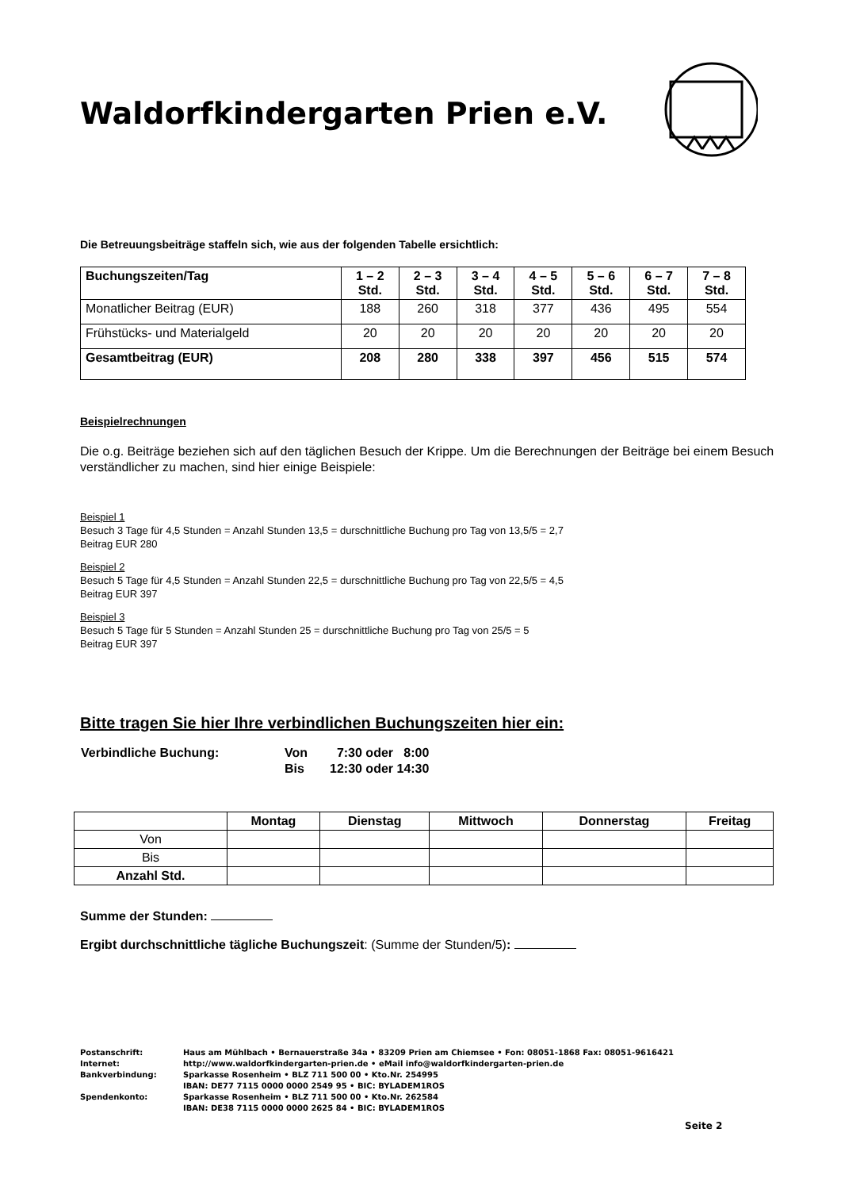Waldorfkindergarten Prien e.V.
Die Betreuungsbeiträge staffeln sich, wie aus der folgenden Tabelle ersichtlich:
| Buchungszeiten/Tag | 1 – 2 Std. | 2 – 3 Std. | 3 – 4 Std. | 4 – 5 Std. | 5 – 6 Std. | 6 – 7 Std. | 7 – 8 Std. |
| Monatlicher Beitrag (EUR) | 188 | 260 | 318 | 377 | 436 | 495 | 554 |
| Frühstücks- und Materialgeld | 20 | 20 | 20 | 20 | 20 | 20 | 20 |
| Gesamtbeitrag (EUR) | 208 | 280 | 338 | 397 | 456 | 515 | 574 |
Beispielrechnungen
Die o.g. Beiträge beziehen sich auf den täglichen Besuch der Krippe. Um die Berechnungen der Beiträge bei einem Besuch verständlicher zu machen, sind hier einige Beispiele:
Beispiel 1
Besuch 3 Tage für 4,5 Stunden = Anzahl Stunden 13,5 = durschnittliche Buchung pro Tag von 13,5/5 = 2,7
Beitrag EUR 280
Beispiel 2
Besuch 5 Tage für 4,5 Stunden = Anzahl Stunden 22,5 = durschnittliche Buchung pro Tag von 22,5/5 = 4,5
Beitrag EUR 397
Beispiel 3
Besuch 5 Tage für 5 Stunden = Anzahl Stunden 25 = durschnittliche Buchung pro Tag von 25/5 = 5
Beitrag EUR 397
Bitte tragen Sie hier Ihre verbindlichen Buchungszeiten hier ein:
| Verbindliche Buchung: | Von | 7:30 oder 8:00 |
| | Bis | 12:30 oder 14:30 |
| | Montag | Dienstag | Mittwoch | Donnerstag | Freitag |
| Von | | | | | |
| Bis | | | | | |
| Anzahl Std. | | | | | |
Summe der Stunden:
Ergibt durchschnittliche tägliche Buchungszeit: (Summe der Stunden/5):
| Postanschrift: | Haus am Mühlbach • Bernauerstraße 34a • 83209 Prien am Chiemsee • Fon: 08051-1868 Fax: 08051-9616421 |
| Internet: | http://www.waldorfkindergarten-prien.de • eMail info@waldorfkindergarten-prien.de |
| Bankverbindung: | Sparkasse Rosenheim • BLZ 711 500 00 • Kto.Nr. 254995 IBAN: DE77 7115 0000 0000 2549 95 • BIC: BYLADEM1ROS |
| Spendenkonto: | Sparkasse Rosenheim • BLZ 711 500 00 • Kto.Nr. 262584 IBAN: DE38 7115 0000 0000 2625 84 • BIC: BYLADEM1ROS |
Seite 2